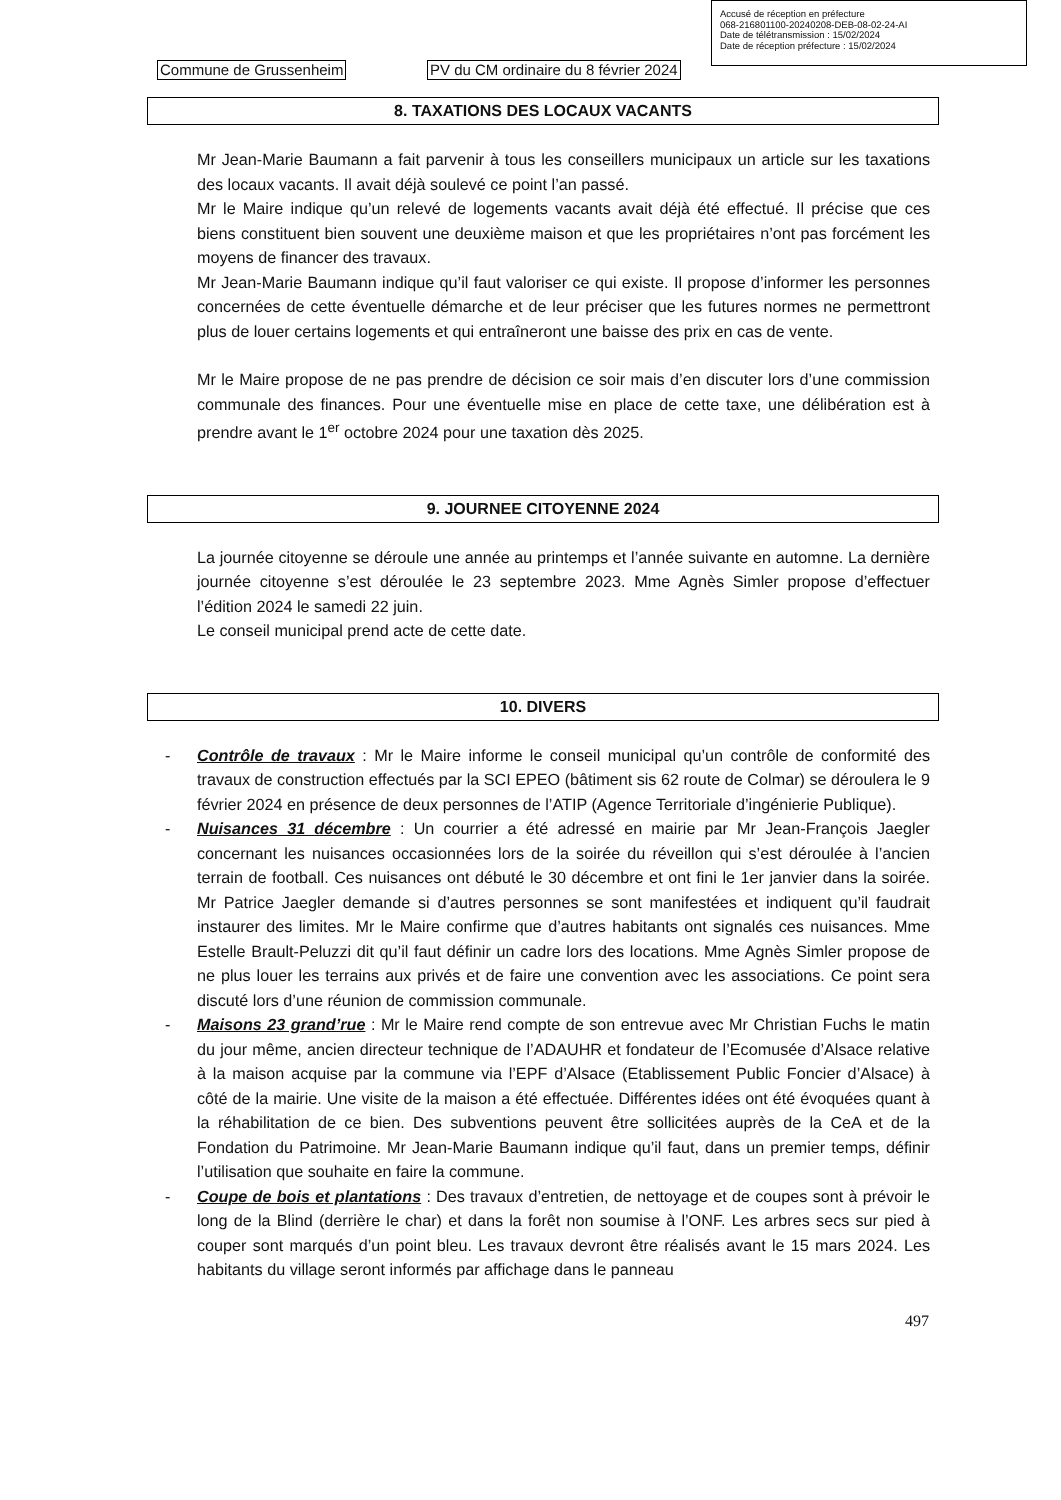Accusé de réception en préfecture
068-216801100-20240208-DEB-08-02-24-AI
Date de télétransmission : 15/02/2024
Date de réception préfecture : 15/02/2024
Commune de Grussenheim
PV du CM ordinaire du 8 février 2024
8. TAXATIONS DES LOCAUX VACANTS
Mr Jean-Marie Baumann a fait parvenir à tous les conseillers municipaux un article sur les taxations des locaux vacants. Il avait déjà soulevé ce point l’an passé.
Mr le Maire indique qu’un relevé de logements vacants avait déjà été effectué. Il précise que ces biens constituent bien souvent une deuxième maison et que les propriétaires n’ont pas forcément les moyens de financer des travaux.
Mr Jean-Marie Baumann indique qu’il faut valoriser ce qui existe. Il propose d’informer les personnes concernées de cette éventuelle démarche et de leur préciser que les futures normes ne permettront plus de louer certains logements et qui entraîneront une baisse des prix en cas de vente.
Mr le Maire propose de ne pas prendre de décision ce soir mais d’en discuter lors d’une commission communale des finances. Pour une éventuelle mise en place de cette taxe, une délibération est à prendre avant le 1<sup>er</sup> octobre 2024 pour une taxation dès 2025.
9. JOURNEE CITOYENNE 2024
La journée citoyenne se déroule une année au printemps et l’année suivante en automne. La dernière journée citoyenne s’est déroulée le 23 septembre 2023. Mme Agnès Simler propose d’effectuer l’édition 2024 le samedi 22 juin.
Le conseil municipal prend acte de cette date.
10. DIVERS
- Contrôle de travaux : Mr le Maire informe le conseil municipal qu’un contrôle de conformité des travaux de construction effectués par la SCI EPEO (bâtiment sis 62 route de Colmar) se déroulera le 9 février 2024 en présence de deux personnes de l’ATIP (Agence Territoriale d’ingénierie Publique).
- Nuisances 31 décembre : Un courrier a été adressé en mairie par Mr Jean-François Jaegler concernant les nuisances occasionnées lors de la soirée du réveillon qui s’est déroulée à l’ancien terrain de football. Ces nuisances ont débuté le 30 décembre et ont fini le 1er janvier dans la soirée. Mr Patrice Jaegler demande si d’autres personnes se sont manifestées et indiquent qu’il faudrait instaurer des limites. Mr le Maire confirme que d’autres habitants ont signalés ces nuisances. Mme Estelle Brault-Peluzzi dit qu’il faut définir un cadre lors des locations. Mme Agnès Simler propose de ne plus louer les terrains aux privés et de faire une convention avec les associations. Ce point sera discuté lors d’une réunion de commission communale.
- Maisons 23 grand’rue : Mr le Maire rend compte de son entrevue avec Mr Christian Fuchs le matin du jour même, ancien directeur technique de l’ADAUHR et fondateur de l’Ecomusée d’Alsace relative à la maison acquise par la commune via l’EPF d’Alsace (Etablissement Public Foncier d’Alsace) à côté de la mairie. Une visite de la maison a été effectuée. Différentes idées ont été évoquées quant à la réhabilitation de ce bien. Des subventions peuvent être sollicitées auprès de la CeA et de la Fondation du Patrimoine. Mr Jean-Marie Baumann indique qu’il faut, dans un premier temps, définir l’utilisation que souhaite en faire la commune.
- Coupe de bois et plantations : Des travaux d’entretien, de nettoyage et de coupes sont à prévoir le long de la Blind (derrière le char) et dans la forêt non soumise à l’ONF. Les arbres secs sur pied à couper sont marqués d’un point bleu. Les travaux devront être réalisés avant le 15 mars 2024. Les habitants du village seront informés par affichage dans le panneau
497